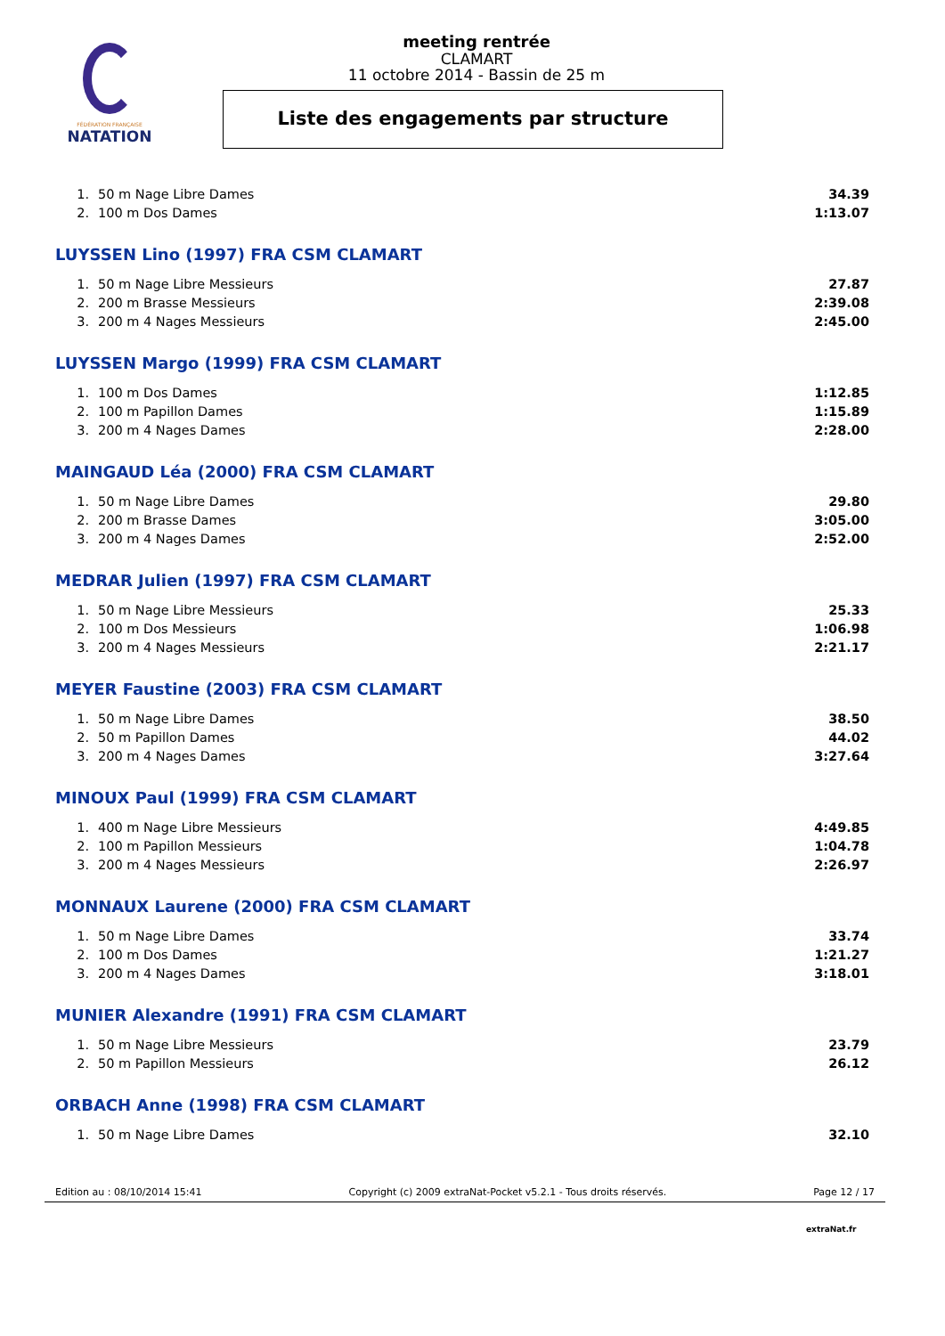FÉDÉRATION FRANÇAISE
NATATION
meeting rentrée
CLAMART
11 octobre 2014 - Bassin de 25 m
Liste des engagements par structure
| 1. | 50 m Nage Libre Dames | 34.39 |
| 2. | 100 m Dos Dames | 1:13.07 |
LUYSSEN Lino (1997) FRA CSM CLAMART
| 1. | 50 m Nage Libre Messieurs | 27.87 |
| 2. | 200 m Brasse Messieurs | 2:39.08 |
| 3. | 200 m 4 Nages Messieurs | 2:45.00 |
LUYSSEN Margo (1999) FRA CSM CLAMART
| 1. | 100 m Dos Dames | 1:12.85 |
| 2. | 100 m Papillon Dames | 1:15.89 |
| 3. | 200 m 4 Nages Dames | 2:28.00 |
MAINGAUD Léa (2000) FRA CSM CLAMART
| 1. | 50 m Nage Libre Dames | 29.80 |
| 2. | 200 m Brasse Dames | 3:05.00 |
| 3. | 200 m 4 Nages Dames | 2:52.00 |
MEDRAR Julien (1997) FRA CSM CLAMART
| 1. | 50 m Nage Libre Messieurs | 25.33 |
| 2. | 100 m Dos Messieurs | 1:06.98 |
| 3. | 200 m 4 Nages Messieurs | 2:21.17 |
MEYER Faustine (2003) FRA CSM CLAMART
| 1. | 50 m Nage Libre Dames | 38.50 |
| 2. | 50 m Papillon Dames | 44.02 |
| 3. | 200 m 4 Nages Dames | 3:27.64 |
MINOUX Paul (1999) FRA CSM CLAMART
| 1. | 400 m Nage Libre Messieurs | 4:49.85 |
| 2. | 100 m Papillon Messieurs | 1:04.78 |
| 3. | 200 m 4 Nages Messieurs | 2:26.97 |
MONNAUX Laurene (2000) FRA CSM CLAMART
| 1. | 50 m Nage Libre Dames | 33.74 |
| 2. | 100 m Dos Dames | 1:21.27 |
| 3. | 200 m 4 Nages Dames | 3:18.01 |
MUNIER Alexandre (1991) FRA CSM CLAMART
| 1. | 50 m Nage Libre Messieurs | 23.79 |
| 2. | 50 m Papillon Messieurs | 26.12 |
ORBACH Anne (1998) FRA CSM CLAMART
| 1. | 50 m Nage Libre Dames | 32.10 |
Edition au : 08/10/2014 15:41 Copyright (c) 2009 extraNat-Pocket v5.2.1 - Tous droits réservés. Page 12 / 17
extraNat.fr